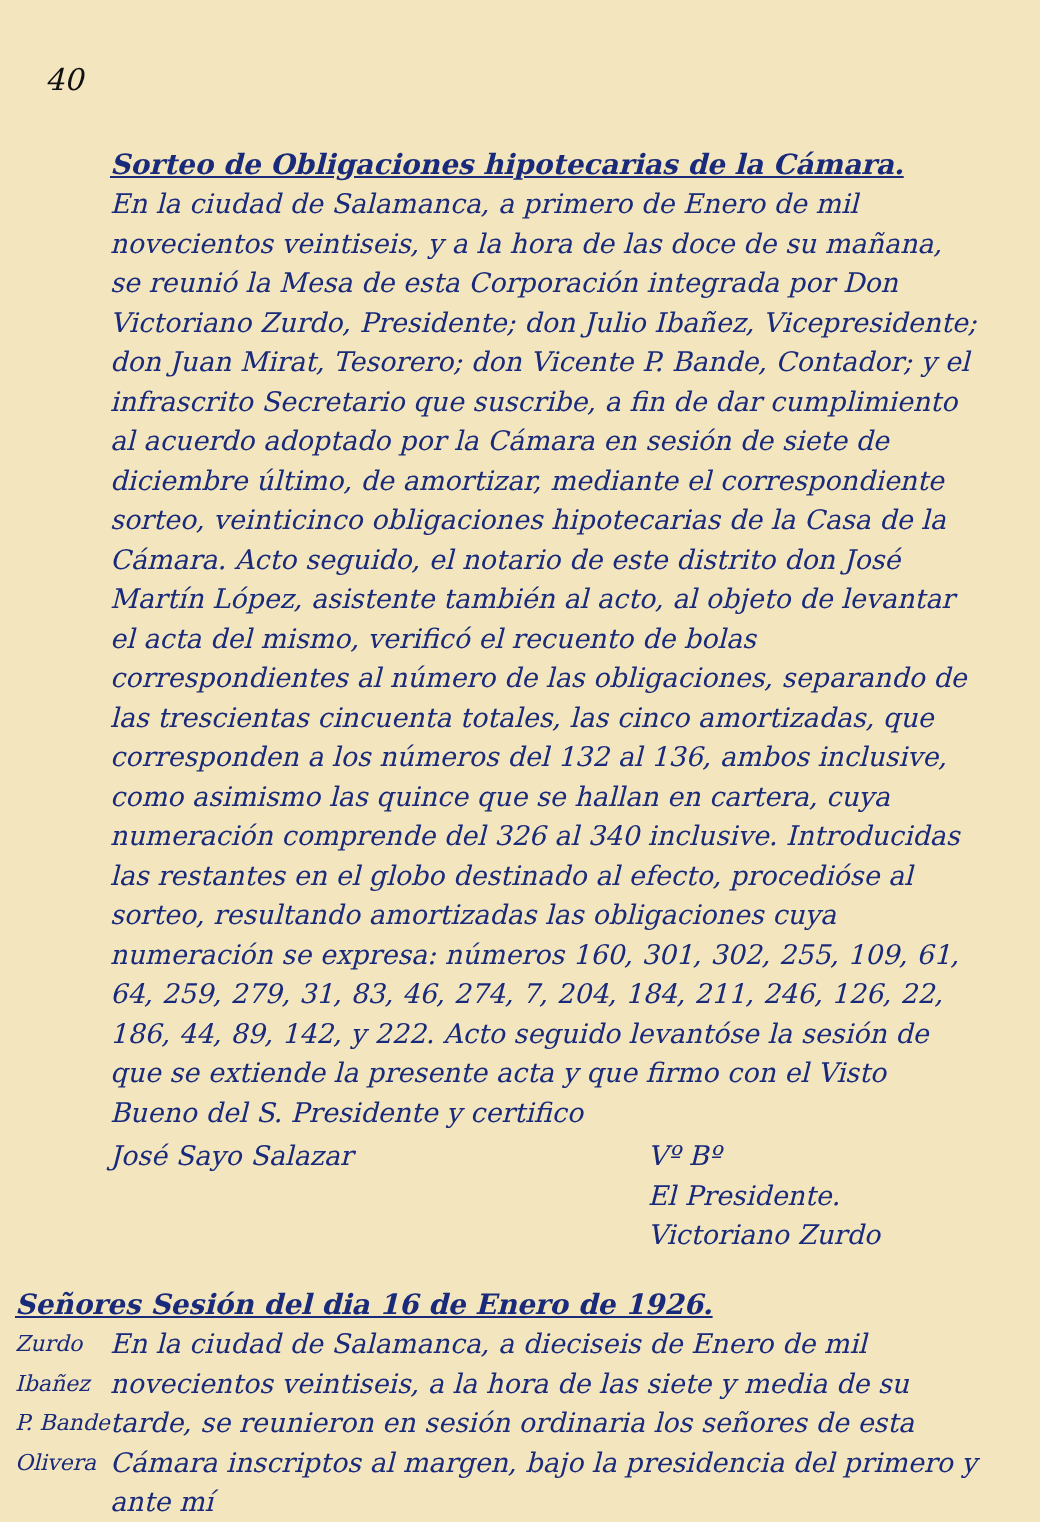40
Sorteo de Obligaciones hipotecarias de la Cámara.
En la ciudad de Salamanca, a primero de Enero de mil novecientos veintiseis, y a la hora de las doce de su mañana, se reunió la Mesa de esta Corporación integrada por Don Victoriano Zurdo, Presidente; don Julio Ibañez, Vicepresidente; don Juan Mirat, Tesorero; don Vicente P. Bande, Contador; y el infrascrito Secretario que suscribe, a fin de dar cumplimiento al acuerdo adoptado por la Cámara en sesión de siete de diciembre último, de amortizar, mediante el correspondiente sorteo, veinticinco obligaciones hipotecarias de la Casa de la Cámara. Acto seguido, el notario de este distrito don José Martín López, asistente también al acto, al objeto de levantar el acta del mismo, verificó el recuento de bolas correspondientes al número de las obligaciones, separando de las trescientas cincuenta totales, las cinco amortizadas, que corresponden a los números del 132 al 136, ambos inclusive, como asimismo las quince que se hallan en cartera, cuya numeración comprende del 326 al 340 inclusive. Introducidas las restantes en el globo destinado al efecto, procedióse al sorteo, resultando amortizadas las obligaciones cuya numeración se expresa: números 160, 301, 302, 255, 109, 61, 64, 259, 279, 31, 83, 46, 274, 7, 204, 184, 211, 246, 126, 22, 186, 44, 89, 142, y 222. Acto seguido levantóse la sesión de que se extiende la presente acta y que firmo con el Visto Bueno del S. Presidente y certifico
José Sayo Salazar Vº Bº
El Presidente.
Victoriano Zurdo
Señores Sesión del dia 16 de Enero de 1926.
Zurdo
Ibañez
P. Bande
Olivera
En la ciudad de Salamanca, a dieciseis de Enero de mil novecientos veintiseis, a la hora de las siete y media de su tarde, se reunieron en sesión ordinaria los señores de esta Cámara inscriptos al margen, bajo la presidencia del primero y ante mí